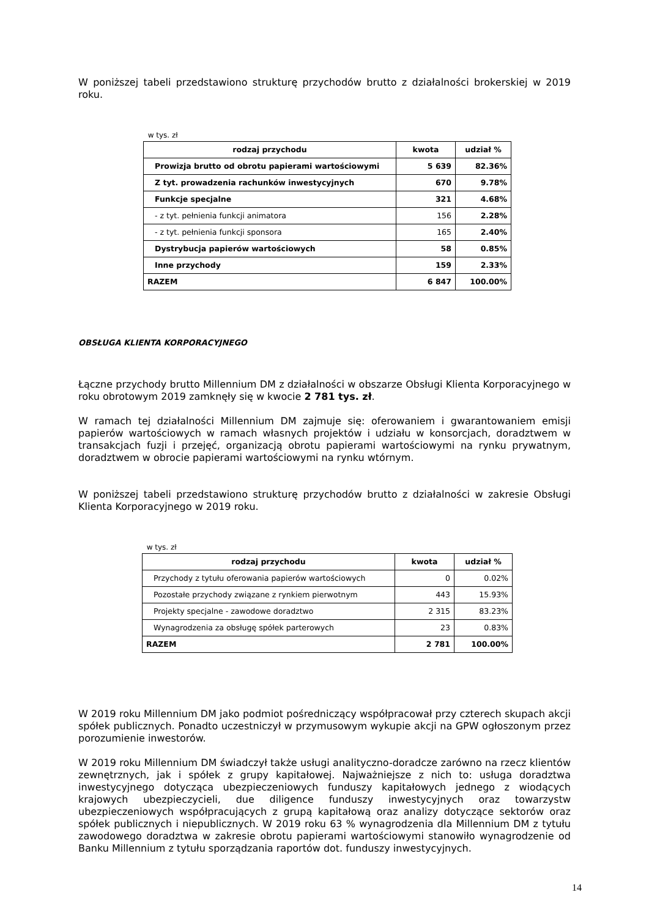W poniższej tabeli przedstawiono strukturę przychodów brutto z działalności brokerskiej w 2019 roku.
w tys. zł
| rodzaj przychodu | kwota | udział % |
| --- | --- | --- |
| Prowizja brutto od obrotu papierami wartościowymi | 5 639 | 82.36% |
| Z tyt. prowadzenia rachunków inwestycyjnych | 670 | 9.78% |
| Funkcje specjalne | 321 | 4.68% |
| - z tyt. pełnienia funkcji animatora | 156 | 2.28% |
| - z tyt. pełnienia funkcji sponsora | 165 | 2.40% |
| Dystrybucja papierów wartościowych | 58 | 0.85% |
| Inne przychody | 159 | 2.33% |
| RAZEM | 6 847 | 100.00% |
OBSŁUGA KLIENTA KORPORACYJNEGO
Łączne przychody brutto Millennium DM z działalności w obszarze Obsługi Klienta Korporacyjnego w roku obrotowym 2019 zamknęły się w kwocie 2 781 tys. zł.
W ramach tej działalności Millennium DM zajmuje się: oferowaniem i gwarantowaniem emisji papierów wartościowych w ramach własnych projektów i udziału w konsorcjach, doradztwem w transakcjach fuzji i przejęć, organizacją obrotu papierami wartościowymi na rynku prywatnym, doradztwem w obrocie papierami wartościowymi na rynku wtórnym.
W poniższej tabeli przedstawiono strukturę przychodów brutto z działalności w zakresie Obsługi Klienta Korporacyjnego w 2019 roku.
w tys. zł
| rodzaj przychodu | kwota | udział % |
| --- | --- | --- |
| Przychody z tytułu oferowania papierów wartościowych | 0 | 0.02% |
| Pozostałe przychody związane z rynkiem pierwotnym | 443 | 15.93% |
| Projekty specjalne - zawodowe doradztwo | 2 315 | 83.23% |
| Wynagrodzenia za obsługę spółek parterowych | 23 | 0.83% |
| RAZEM | 2 781 | 100.00% |
W 2019 roku Millennium DM jako podmiot pośredniczący współpracował przy czterech skupach akcji spółek publicznych. Ponadto uczestniczył w przymusowym wykupie akcji na GPW ogłoszonym przez porozumienie inwestorów.
W 2019 roku Millennium DM świadczył także usługi analityczno-doradcze zarówno na rzecz klientów zewnętrznych, jak i spółek z grupy kapitałowej. Najważniejsze z nich to: usługa doradztwa inwestycyjnego dotycząca ubezpieczeniowych funduszy kapitałowych jednego z wiodących krajowych ubezpieczycieli, due diligence funduszy inwestycyjnych oraz towarzystw ubezpieczeniowych współpracujących z grupą kapitałową oraz analizy dotyczące sektorów oraz spółek publicznych i niepublicznych. W 2019 roku 63 % wynagrodzenia dla Millennium DM z tytułu zawodowego doradztwa w zakresie obrotu papierami wartościowymi stanowiło wynagrodzenie od Banku Millennium z tytułu sporządzania raportów dot. funduszy inwestycyjnych.
14